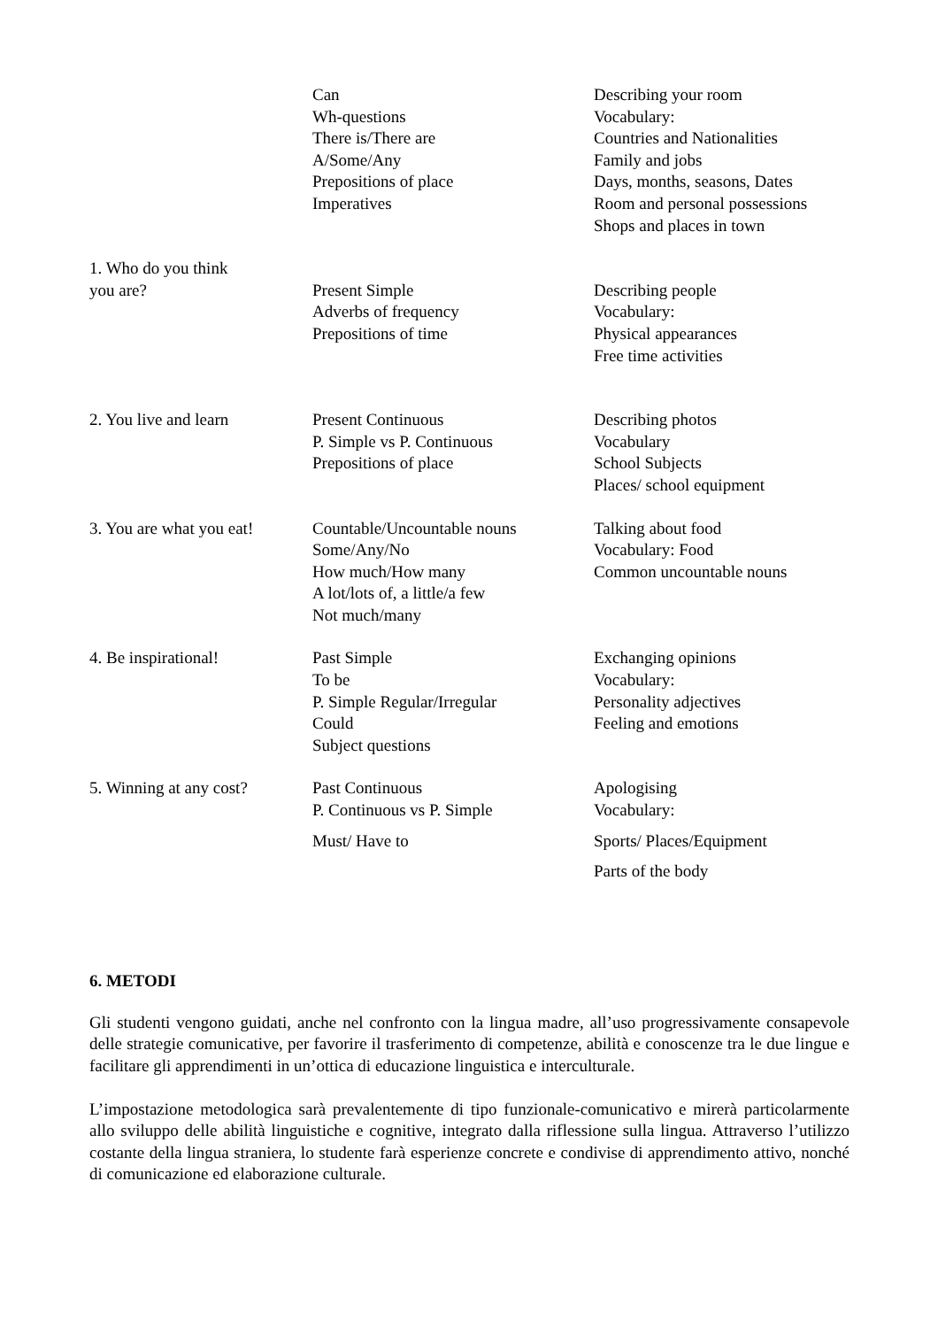| | Can Wh-questions There is/There are A/Some/Any Prepositions of place Imperatives | Describing your room Vocabulary: Countries and Nationalities Family and jobs Days, months, seasons, Dates Room and personal possessions Shops and places in town |
| 1. Who do you think you are? | Present Simple Adverbs of frequency Prepositions of time | Describing people Vocabulary: Physical appearances Free time activities |
| 2. You live and learn | Present Continuous P. Simple vs P. Continuous Prepositions of place | Describing photos Vocabulary School Subjects Places/ school equipment |
| 3. You are what you eat! | Countable/Uncountable nouns Some/Any/No How much/How many A lot/lots of, a little/a few Not much/many | Talking about food Vocabulary: Food Common uncountable nouns |
| 4. Be inspirational! | Past Simple To be P. Simple Regular/Irregular Could Subject questions | Exchanging opinions Vocabulary: Personality adjectives Feeling and emotions |
| 5. Winning at any cost? | Past Continuous P. Continuous vs P. Simple Must/ Have to | Apologising Vocabulary: Sports/ Places/Equipment Parts of the body |
6. METODI
Gli studenti vengono guidati, anche nel confronto con la lingua madre, all’uso progressivamente consapevole delle strategie comunicative, per favorire il trasferimento di competenze, abilità e conoscenze tra le due lingue e facilitare gli apprendimenti in un’ottica di educazione linguistica e interculturale.
L’impostazione metodologica sarà prevalentemente di tipo funzionale-comunicativo e mirerà particolarmente allo sviluppo delle abilità linguistiche e cognitive, integrato dalla riflessione sulla lingua. Attraverso l’utilizzo costante della lingua straniera, lo studente farà esperienze concrete e condivise di apprendimento attivo, nonché di comunicazione ed elaborazione culturale.